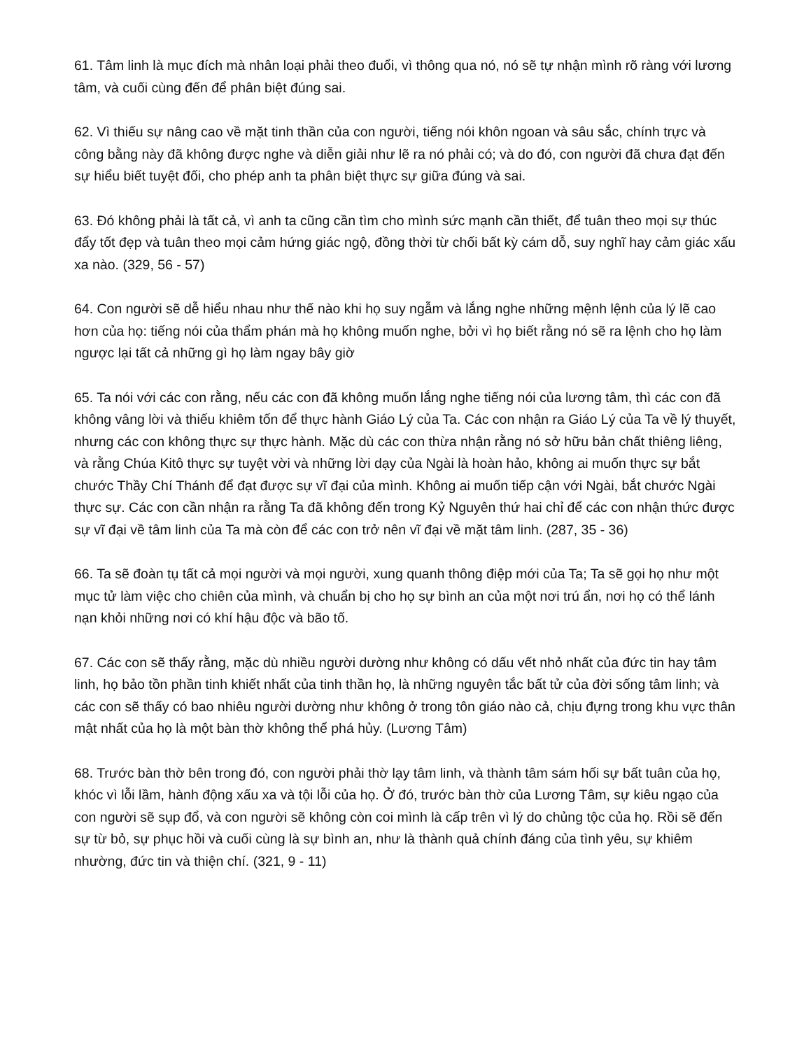61. Tâm linh là mục đích mà nhân loại phải theo đuổi, vì thông qua nó, nó sẽ tự nhận mình rõ ràng với lương tâm, và cuối cùng đến để phân biệt đúng sai.
62. Vì thiếu sự nâng cao về mặt tinh thần của con người, tiếng nói khôn ngoan và sâu sắc, chính trực và công bằng này đã không được nghe và diễn giải như lẽ ra nó phải có; và do đó, con người đã chưa đạt đến sự hiểu biết tuyệt đối, cho phép anh ta phân biệt thực sự giữa đúng và sai.
63. Đó không phải là tất cả, vì anh ta cũng cần tìm cho mình sức mạnh cần thiết, để tuân theo mọi sự thúc đẩy tốt đẹp và tuân theo mọi cảm hứng giác ngộ, đồng thời từ chối bất kỳ cám dỗ, suy nghĩ hay cảm giác xấu xa nào. (329, 56 - 57)
64. Con người sẽ dễ hiểu nhau như thế nào khi họ suy ngẫm và lắng nghe những mệnh lệnh của lý lẽ cao hơn của họ: tiếng nói của thẩm phán mà họ không muốn nghe, bởi vì họ biết rằng nó sẽ ra lệnh cho họ làm ngược lại tất cả những gì họ làm ngay bây giờ
65. Ta nói với các con rằng, nếu các con đã không muốn lắng nghe tiếng nói của lương tâm, thì các con đã không vâng lời và thiếu khiêm tốn để thực hành Giáo Lý của Ta. Các con nhận ra Giáo Lý của Ta về lý thuyết, nhưng các con không thực sự thực hành. Mặc dù các con thừa nhận rằng nó sở hữu bản chất thiêng liêng, và rằng Chúa Kitô thực sự tuyệt vời và những lời dạy của Ngài là hoàn hảo, không ai muốn thực sự bắt chước Thầy Chí Thánh để đạt được sự vĩ đại của mình. Không ai muốn tiếp cận với Ngài, bắt chước Ngài thực sự. Các con cần nhận ra rằng Ta đã không đến trong Kỷ Nguyên thứ hai chỉ để các con nhận thức được sự vĩ đại về tâm linh của Ta mà còn để các con trở nên vĩ đại về mặt tâm linh. (287, 35 - 36)
66. Ta sẽ đoàn tụ tất cả mọi người và mọi người, xung quanh thông điệp mới của Ta; Ta sẽ gọi họ như một mục tử làm việc cho chiên của mình, và chuẩn bị cho họ sự bình an của một nơi trú ẩn, nơi họ có thể lánh nạn khỏi những nơi có khí hậu độc và bão tố.
67. Các con sẽ thấy rằng, mặc dù nhiều người dường như không có dấu vết nhỏ nhất của đức tin hay tâm linh, họ bảo tồn phần tinh khiết nhất của tinh thần họ, là những nguyên tắc bất tử của đời sống tâm linh; và các con sẽ thấy có bao nhiêu người dường như không ở trong tôn giáo nào cả, chịu đựng trong khu vực thân mật nhất của họ là một bàn thờ không thể phá hủy. (Lương Tâm)
68. Trước bàn thờ bên trong đó, con người phải thờ lạy tâm linh, và thành tâm sám hối sự bất tuân của họ, khóc vì lỗi lầm, hành động xấu xa và tội lỗi của họ. Ở đó, trước bàn thờ của Lương Tâm, sự kiêu ngạo của con người sẽ sụp đổ, và con người sẽ không còn coi mình là cấp trên vì lý do chủng tộc của họ. Rồi sẽ đến sự từ bỏ, sự phục hồi và cuối cùng là sự bình an, như là thành quả chính đáng của tình yêu, sự khiêm nhường, đức tin và thiện chí. (321, 9 - 11)